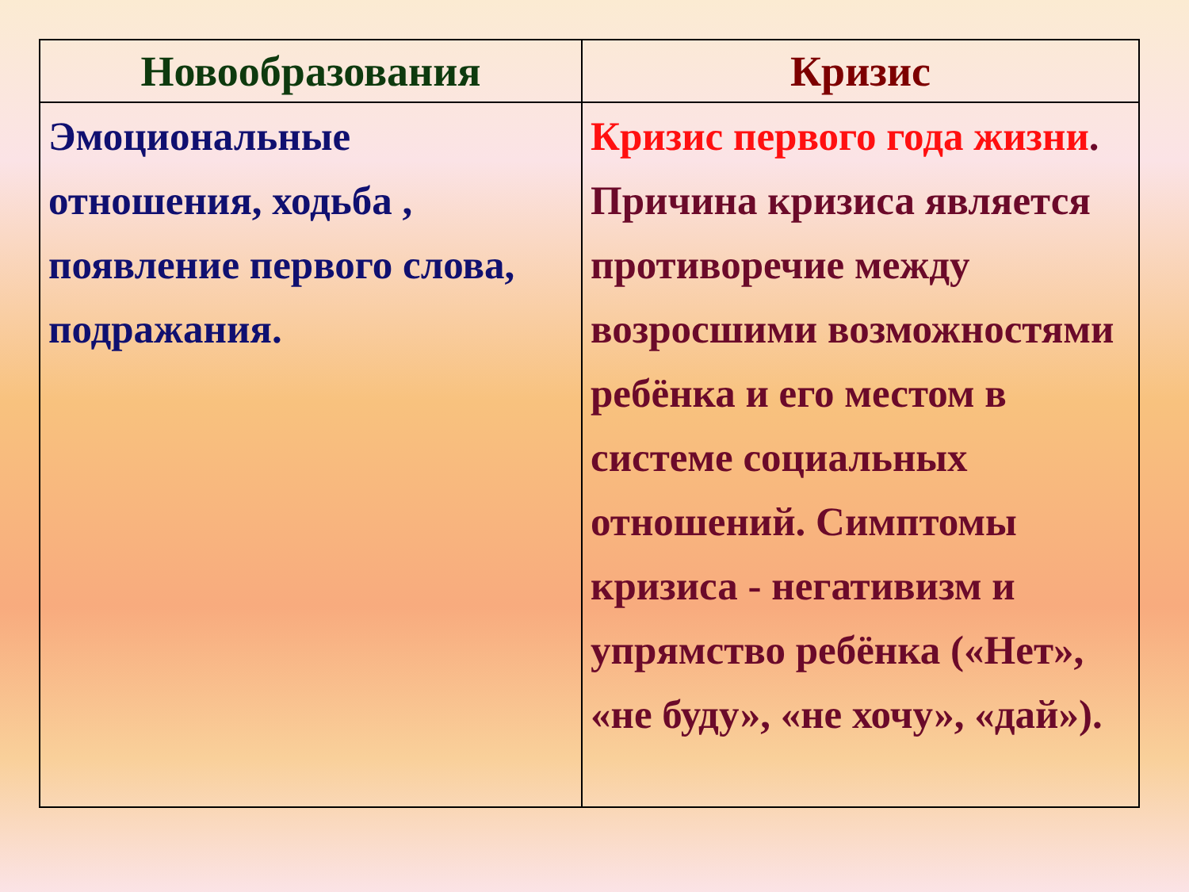| Новообразования | Кризис |
| --- | --- |
| Эмоциональные отношения, ходьба , появление первого слова, подражания. | Кризис первого года жизни . Причина кризиса является противоречие между возросшими возможностями ребёнка и его местом в системе социальных отношений. Симптомы кризиса - негативизм и упрямство ребёнка («Нет», «не буду», «не хочу», «дай»). |